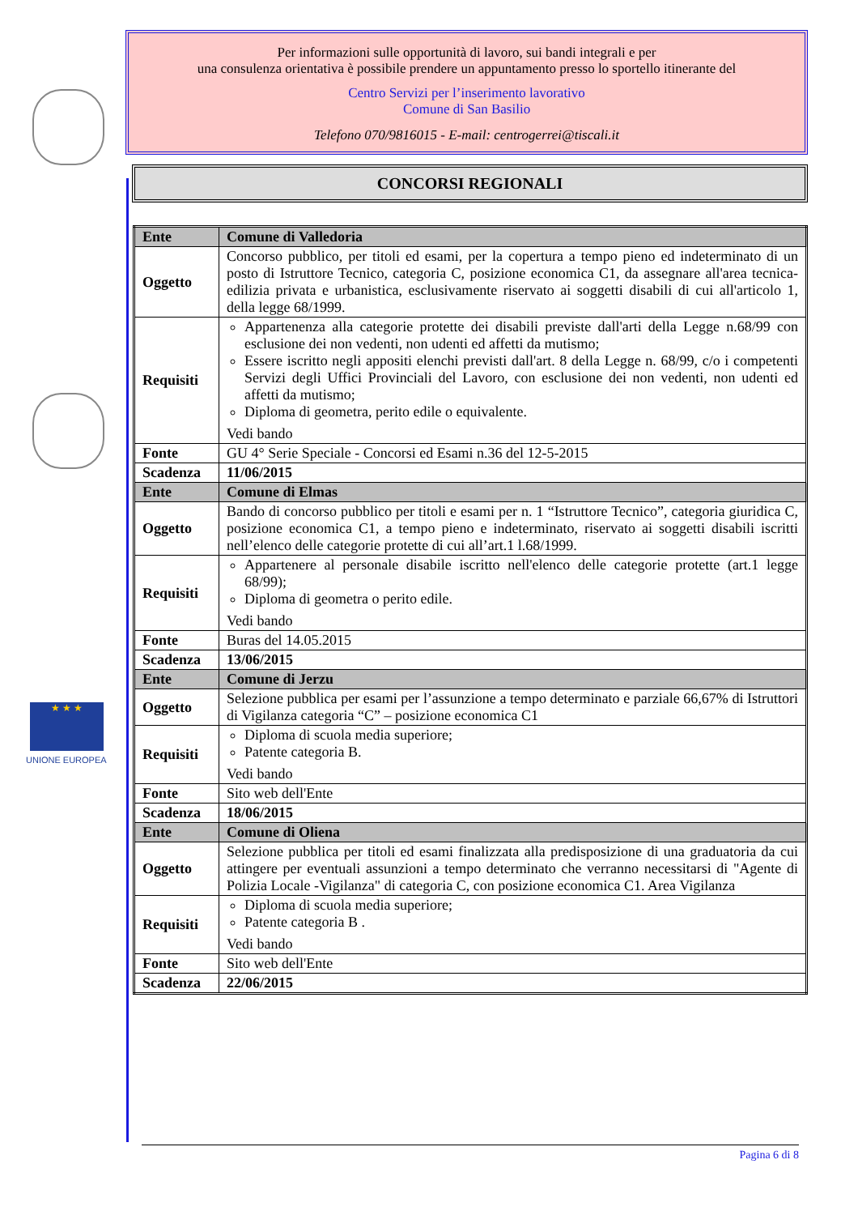★ ★ ★
UNIONE EUROPEA
Per informazioni sulle opportunità di lavoro, sui bandi integrali e per
una consulenza orientativa è possibile prendere un appuntamento presso lo sportello itinerante del
Centro Servizi per l’inserimento lavorativo
Comune di San Basilio
Telefono 070/9816015 - E-mail: centrogerrei@tiscali.it
CONCORSI REGIONALI
| Ente | Comune di Valledoria |
| Oggetto | Concorso pubblico, per titoli ed esami, per la copertura a tempo pieno ed indeterminato di un posto di Istruttore Tecnico, categoria C, posizione economica C1, da assegnare all'area tecnica- edilizia privata e urbanistica, esclusivamente riservato ai soggetti disabili di cui all'articolo 1, della legge 68/1999. |
| Requisiti | Appartenenza alla categorie protette dei disabili previste dall'arti della Legge n.68/99 con esclusione dei non vedenti, non udenti ed affetti da mutismo; Essere iscritto negli appositi elenchi previsti dall'art. 8 della Legge n. 68/99, c/o i competenti Servizi degli Uffici Provinciali del Lavoro, con esclusione dei non vedenti, non udenti ed affetti da mutismo; Diploma di geometra, perito edile o equivalente. Vedi bando |
| Fonte | GU 4° Serie Speciale - Concorsi ed Esami n.36 del 12-5-2015 |
| Scadenza | 11/06/2015 |
| Ente | Comune di Elmas |
| Oggetto | Bando di concorso pubblico per titoli e esami per n. 1 “Istruttore Tecnico”, categoria giuridica C, posizione economica C1, a tempo pieno e indeterminato, riservato ai soggetti disabili iscritti nell’elenco delle categorie protette di cui all’art.1 l.68/1999. |
| Requisiti | Appartenere al personale disabile iscritto nell'elenco delle categorie protette (art.1 legge 68/99); Diploma di geometra o perito edile. Vedi bando |
| Fonte | Buras del 14.05.2015 |
| Scadenza | 13/06/2015 |
| Ente | Comune di Jerzu |
| Oggetto | Selezione pubblica per esami per l’assunzione a tempo determinato e parziale 66,67% di Istruttori di Vigilanza categoria “C” – posizione economica C1 |
| Requisiti | Diploma di scuola media superiore; Patente categoria B. Vedi bando |
| Fonte | Sito web dell'Ente |
| Scadenza | 18/06/2015 |
| Ente | Comune di Oliena |
| Oggetto | Selezione pubblica per titoli ed esami finalizzata alla predisposizione di una graduatoria da cui attingere per eventuali assunzioni a tempo determinato che verranno necessitarsi di "Agente di Polizia Locale -Vigilanza" di categoria C, con posizione economica C1. Area Vigilanza |
| Requisiti | Diploma di scuola media superiore; Patente categoria B . Vedi bando |
| Fonte | Sito web dell'Ente |
| Scadenza | 22/06/2015 |
Pagina 6 di 8